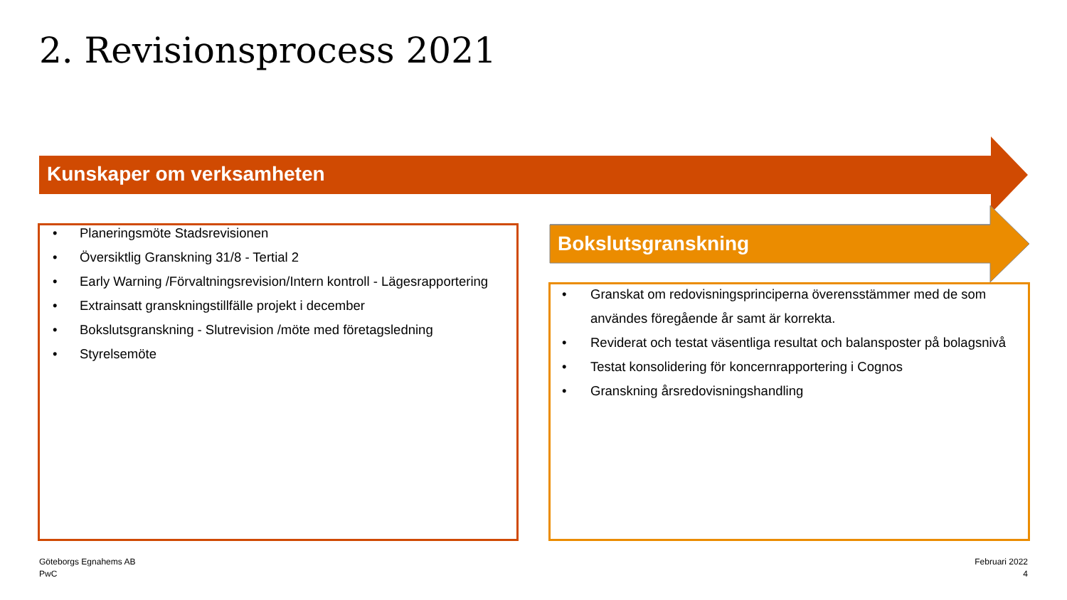2. Revisionsprocess 2021
Kunskaper om verksamheten
Bokslutsgranskning
• Planeringsmöte Stadsrevisionen
• Översiktlig Granskning 31/8 - Tertial 2
• Early Warning /Förvaltningsrevision/Intern kontroll - Lägesrapportering
• Extrainsatt granskningstillfälle projekt i december
• Bokslutsgranskning - Slutrevision /möte med företagsledning
• Styrelsemöte
• Granskat om redovisningsprinciperna överensstämmer med de som användes föregående år samt är korrekta.
• Reviderat och testat väsentliga resultat och balansposter på bolagsnivå
• Testat konsolidering för koncernrapportering i Cognos
• Granskning årsredovisningshandling
Göteborgs Egnahems AB
PwC
Februari 2022
4